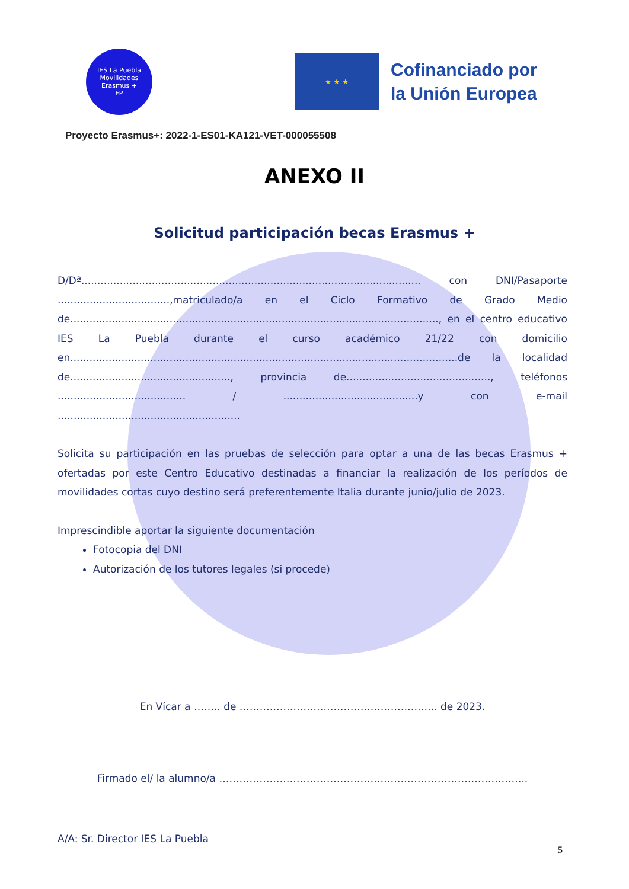IES La Puebla
Movilidades
Erasmus +
FP
★ ★ ★
Cofinanciado por
la Unión Europea
Proyecto Erasmus+: 2022-1-ES01-KA121-VET-000055508
ANEXO II
Solicitud participación becas Erasmus +
D/Dª.......................................................................................................... con DNI/Pasaporte ...................................,matriculado/a en el Ciclo Formativo de Grado Medio de..................................................................................................................., en el centro educativo IES La Puebla durante el curso académico 21/22 con domicilio en.........................................................................................................................de la localidad de.................................................., provincia de............................................., teléfonos ........................................ / ..........................................y con e-mail .........................................................
Solicita su participación en las pruebas de selección para optar a una de las becas Erasmus + ofertadas por este Centro Educativo destinadas a financiar la realización de los períodos de movilidades cortas cuyo destino será preferentemente Italia durante junio/julio de 2023.
Imprescindible aportar la siguiente documentación
Fotocopia del DNI
Autorización de los tutores legales (si procede)
En Vícar a …….. de ………………………………………………….. de 2023.
Firmado el/ la alumno/a ………………………………………………………………………………..
A/A: Sr. Director IES La Puebla
5